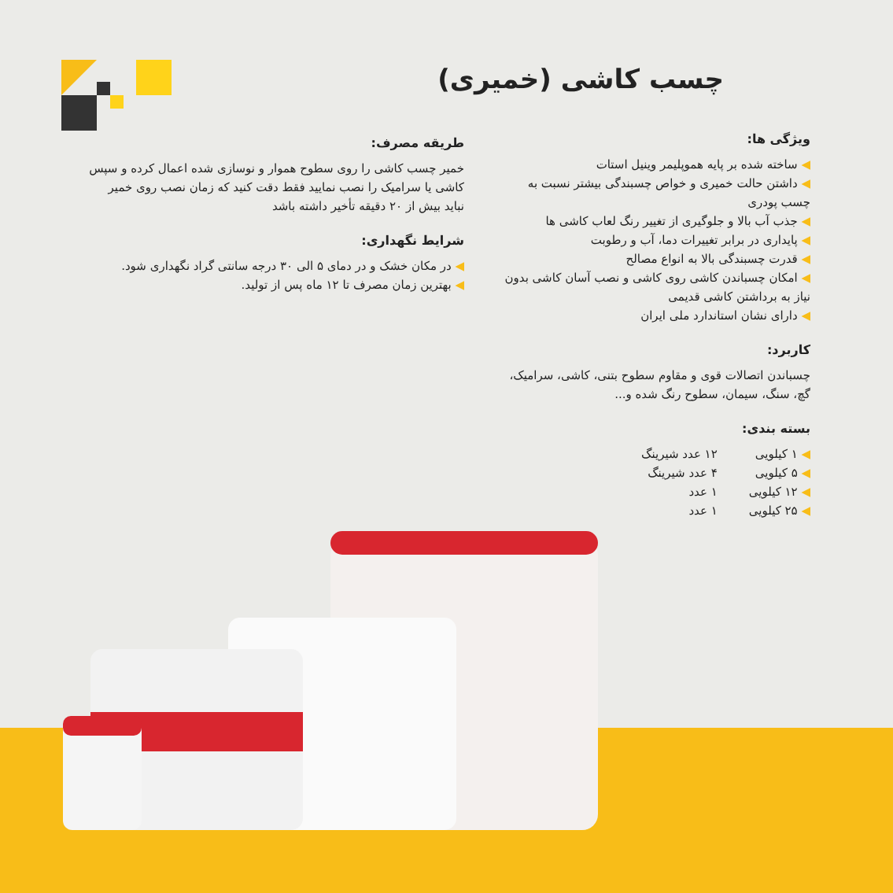چسب کاشی (خمیری)
ویژگی ها:
ساخته شده بر پایه هموپلیمر وینیل استات
داشتن حالت خمیری و خواص چسبندگی بیشتر نسبت به چسب پودری
جذب آب بالا و جلوگیری از تغییر رنگ لعاب کاشی ها
پایداری در برابر تغییرات دما، آب و رطوبت
قدرت چسبندگی بالا به انواع مصالح
امکان چسباندن کاشی روی کاشی و نصب آسان کاشی بدون نیاز به برداشتن کاشی قدیمی
دارای نشان استاندارد ملی ایران
کاربرد:
چسباندن اتصالات قوی و مقاوم سطوح بتنی، کاشی، سرامیک، گچ، سنگ، سیمان، سطوح رنگ شده و...
بسته بندی:
۱ کیلویی
۵ کیلویی
۱۲ کیلویی
۲۵ کیلویی
۱۲ عدد شیرینگ
۴ عدد شیرینگ
۱ عدد
۱ عدد
طریقه مصرف:
خمیر چسب کاشی را روی سطوح هموار و نوسازی شده اعمال کرده و سپس کاشی یا سرامیک را نصب نمایید فقط دقت کنید که زمان نصب روی خمیر نباید بیش از ۲۰ دقیقه تأخیر داشته باشد
شرایط نگهداری:
در مکان خشک و در دمای ۵ الی ۳۰ درجه سانتی گراد نگهداری شود.
بهترین زمان مصرف تا ۱۲ ماه پس از تولید.